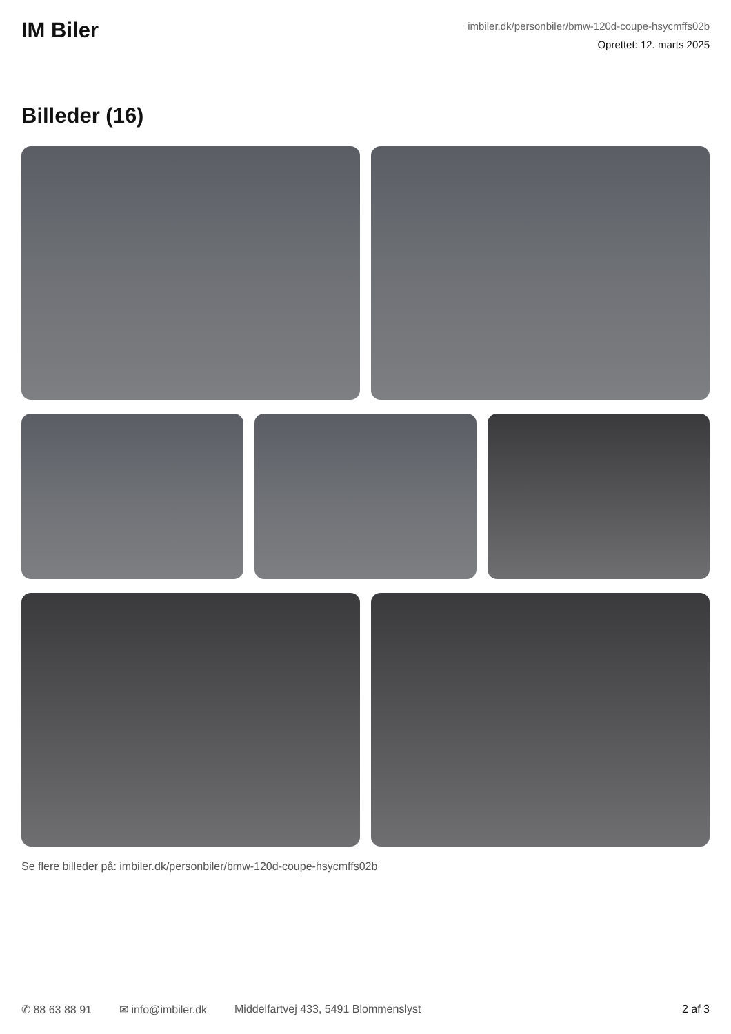IM Biler
imbiler.dk/personbiler/bmw-120d-coupe-hsycmffs02b
Oprettet: 12. marts 2025
Billeder (16)
Se flere billeder på: imbiler.dk/personbiler/bmw-120d-coupe-hsycmffs02b
✆ 88 63 88 91 ✉ info@imbiler.dk Middelfartvej 433, 5491 Blommenslyst 2 af 3